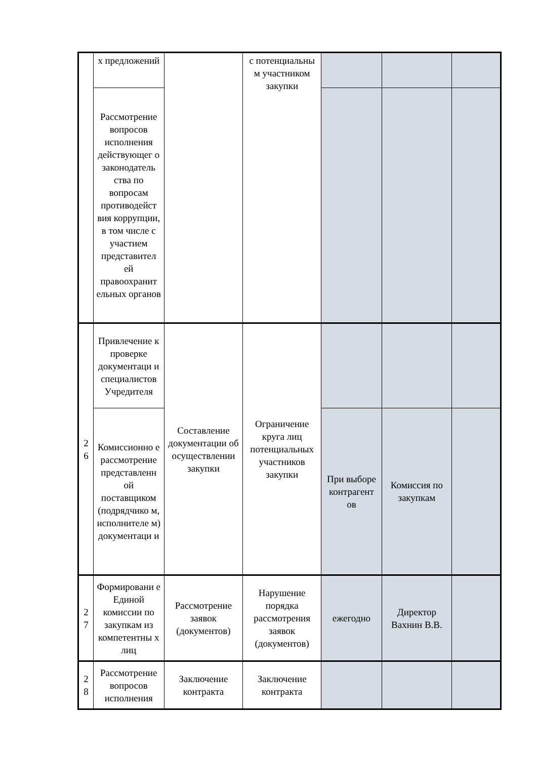| | х предложений | | с потенциальны м участником закупки | | | |
| | Рассмотрение вопросов исполнения действующег о законодатель ства по вопросам противодейст вия коррупции, в том числе с участием представител ей правоохранит ельных органов | | | | | |
| 2 6 | Привлечение к проверке документаци и специалистов Учредителя | Составление документации об осуществлении закупки | Ограничение круга лиц потенциальных участников закупки | | | |
| | Комиссионно е рассмотрение представленн ой поставщиком (подрядчико м, исполнителе м) документаци и | | | При выборе контрагент ов | Комиссия по закупкам | |
| 2 7 | Формировани е Единой комиссии по закупкам из компетентны х лиц | Рассмотрение заявок (документов) | Нарушение порядка рассмотрения заявок (документов) | ежегодно | Директор Вахнин В.В. | |
| 2 8 | Рассмотрение вопросов исполнения | Заключение контракта | Заключение контракта | | | |